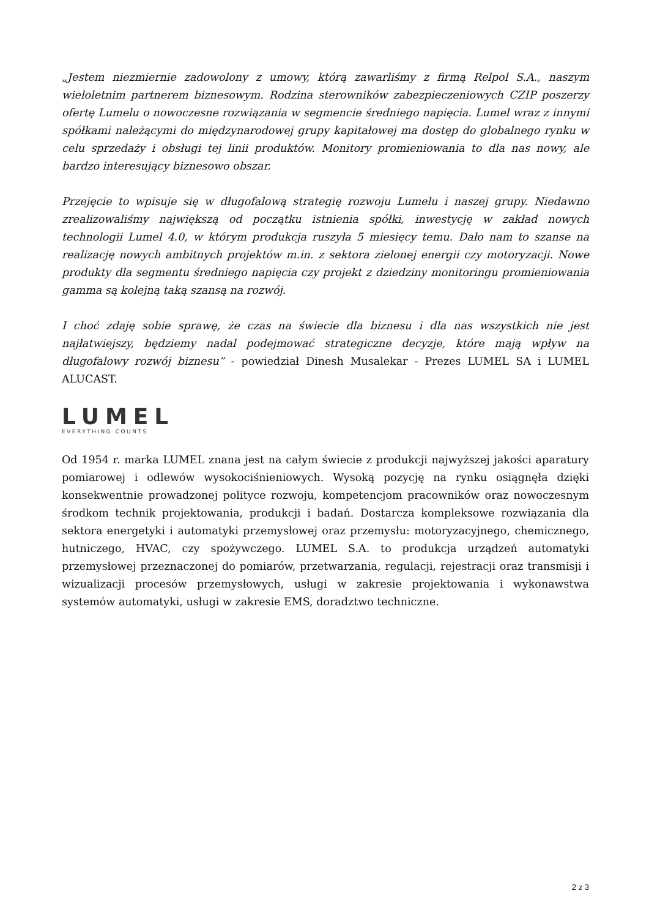„Jestem niezmiernie zadowolony z umowy, którą zawarliśmy z firmą Relpol S.A., naszym wieloletnim partnerem biznesowym. Rodzina sterowników zabezpieczeniowych CZIP poszerzy ofertę Lumelu o nowoczesne rozwiązania w segmencie średniego napięcia. Lumel wraz z innymi spółkami należącymi do międzynarodowej grupy kapitałowej ma dostęp do globalnego rynku w celu sprzedaży i obsługi tej linii produktów. Monitory promieniowania to dla nas nowy, ale bardzo interesujący biznesowo obszar.
Przejęcie to wpisuje się w długofalową strategię rozwoju Lumelu i naszej grupy. Niedawno zrealizowaliśmy największą od początku istnienia spółki, inwestycję w zakład nowych technologii Lumel 4.0, w którym produkcja ruszyła 5 miesięcy temu. Dało nam to szanse na realizację nowych ambitnych projektów m.in. z sektora zielonej energii czy motoryzacji. Nowe produkty dla segmentu średniego napięcia czy projekt z dziedziny monitoringu promieniowania gamma są kolejną taką szansą na rozwój.
I choć zdaję sobie sprawę, że czas na świecie dla biznesu i dla nas wszystkich nie jest najłatwiejszy, będziemy nadal podejmować strategiczne decyzje, które mają wpływ na długofalowy rozwój biznesu” - powiedział Dinesh Musalekar - Prezes LUMEL SA i LUMEL ALUCAST.
LUMEL
EVERYTHING COUNTS
Od 1954 r. marka LUMEL znana jest na całym świecie z produkcji najwyższej jakości aparatury pomiarowej i odlewów wysokociśnieniowych. Wysoką pozycję na rynku osiągnęła dzięki konsekwentnie prowadzonej polityce rozwoju, kompetencjom pracowników oraz nowoczesnym środkom technik projektowania, produkcji i badań. Dostarcza kompleksowe rozwiązania dla sektora energetyki i automatyki przemysłowej oraz przemysłu: motoryzacyjnego, chemicznego, hutniczego, HVAC, czy spożywczego. LUMEL S.A. to produkcja urządzeń automatyki przemysłowej przeznaczonej do pomiarów, przetwarzania, regulacji, rejestracji oraz transmisji i wizualizacji procesów przemysłowych, usługi w zakresie projektowania i wykonawstwa systemów automatyki, usługi w zakresie EMS, doradztwo techniczne.
2 z 3